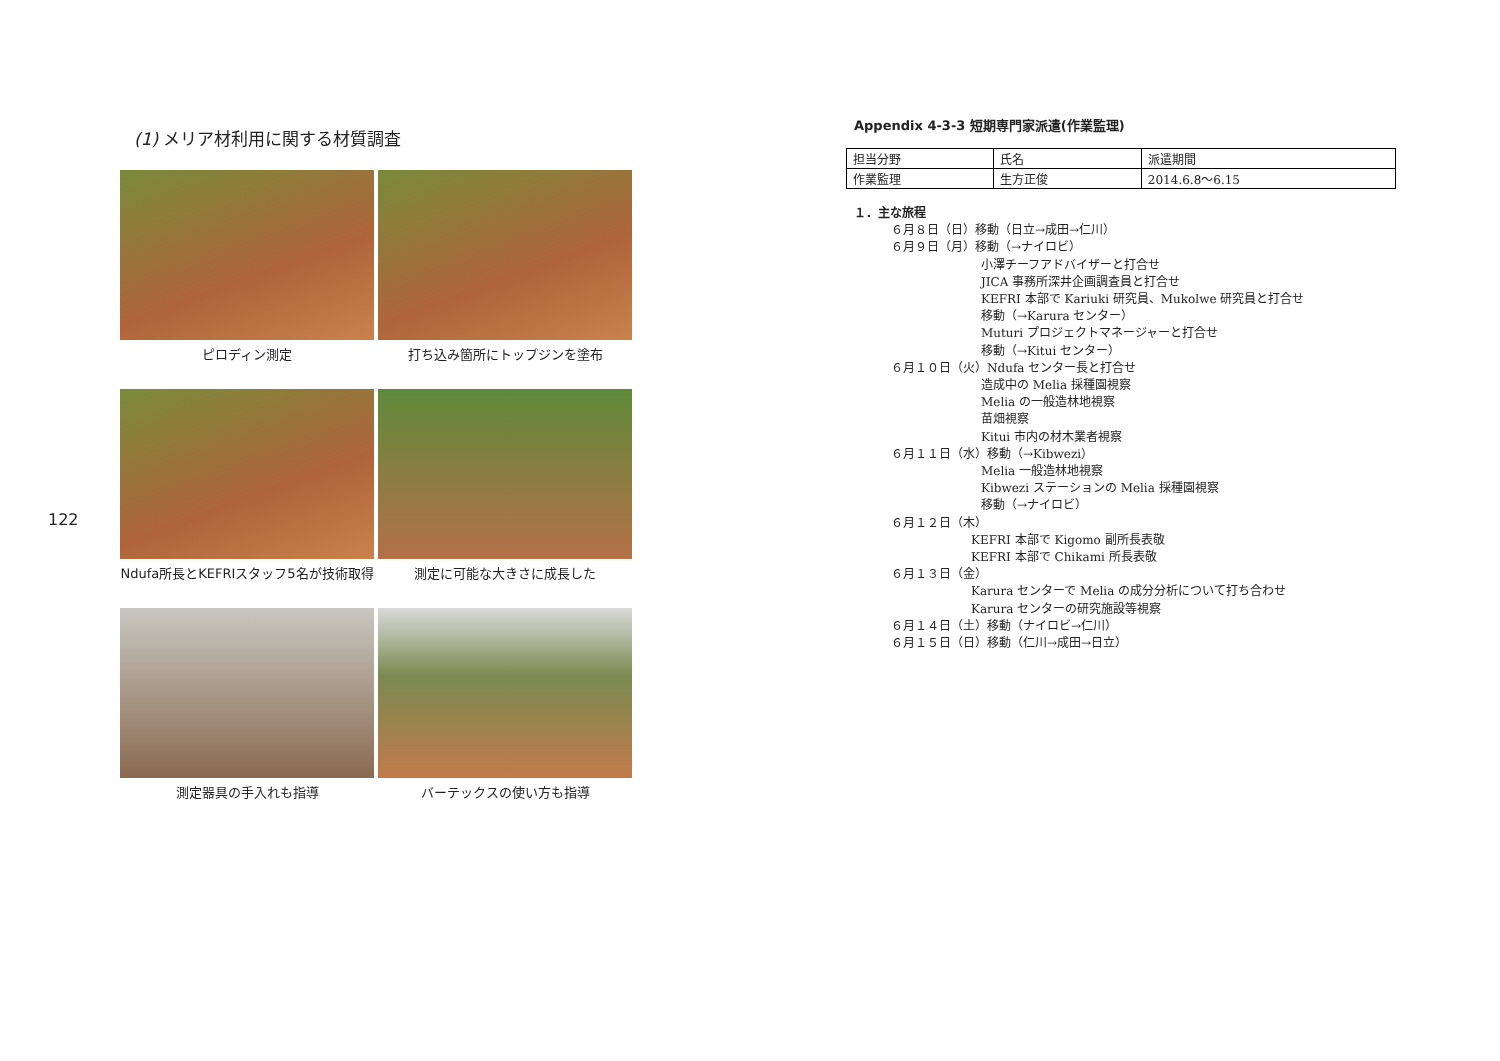122
(1) メリア材利用に関する材質調査
ピロディン測定
打ち込み箇所にトップジンを塗布
Ndufa所長とKEFRIスタッフ5名が技術取得
測定に可能な大きさに成長した
測定器具の手入れも指導
バーテックスの使い方も指導
Appendix 4-3-3 短期専門家派遣(作業監理)
| 担当分野 | 氏名 | 派遣期間 |
| 作業監理 | 生方正俊 | 2014.6.8～6.15 |
１．主な旅程
６月８日（日）移動（日立→成田→仁川）
６月９日（月）移動（→ナイロビ）
小澤チーフアドバイザーと打合せ
JICA 事務所深井企画調査員と打合せ
KEFRI 本部で Kariuki 研究員、Mukolwe 研究員と打合せ
移動（→Karura センター）
Muturi プロジェクトマネージャーと打合せ
移動（→Kitui センター）
６月１０日（火）Ndufa センター長と打合せ
造成中の Melia 採種園視察
Melia の一般造林地視察
苗畑視察
Kitui 市内の材木業者視察
６月１１日（水）移動（→Kibwezi）
Melia 一般造林地視察
Kibwezi ステーションの Melia 採種園視察
移動（→ナイロビ）
６月１２日（木）
KEFRI 本部で Kigomo 副所長表敬
KEFRI 本部で Chikami 所長表敬
６月１３日（金）
Karura センターで Melia の成分分析について打ち合わせ
Karura センターの研究施設等視察
６月１４日（土）移動（ナイロビ→仁川）
６月１５日（日）移動（仁川→成田→日立）